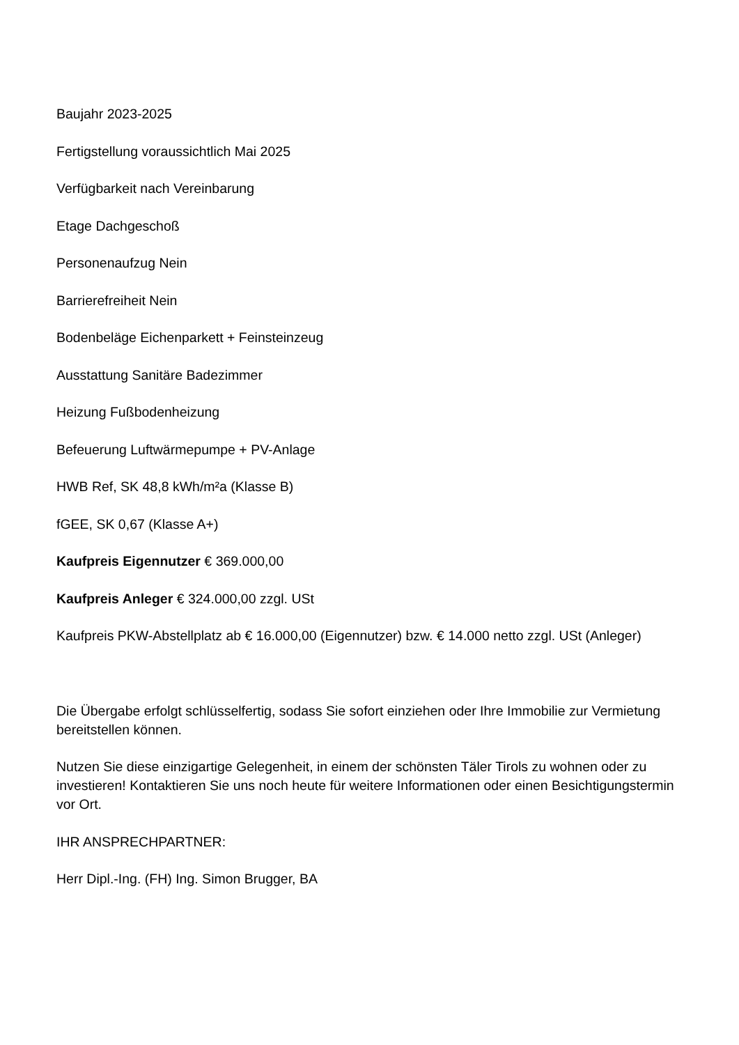Baujahr 2023-2025
Fertigstellung voraussichtlich Mai 2025
Verfügbarkeit nach Vereinbarung
Etage Dachgeschoß
Personenaufzug Nein
Barrierefreiheit Nein
Bodenbeläge Eichenparkett + Feinsteinzeug
Ausstattung Sanitäre Badezimmer
Heizung Fußbodenheizung
Befeuerung Luftwärmepumpe + PV-Anlage
HWB Ref, SK 48,8 kWh/m²a (Klasse B)
fGEE, SK 0,67 (Klasse A+)
Kaufpreis Eigennutzer € 369.000,00
Kaufpreis Anleger € 324.000,00 zzgl. USt
Kaufpreis PKW-Abstellplatz ab € 16.000,00 (Eigennutzer) bzw. € 14.000 netto zzgl. USt (Anleger)
Die Übergabe erfolgt schlüsselfertig, sodass Sie sofort einziehen oder Ihre Immobilie zur Vermietung bereitstellen können.
Nutzen Sie diese einzigartige Gelegenheit, in einem der schönsten Täler Tirols zu wohnen oder zu investieren! Kontaktieren Sie uns noch heute für weitere Informationen oder einen Besichtigungstermin vor Ort.
IHR ANSPRECHPARTNER:
Herr Dipl.-Ing. (FH) Ing. Simon Brugger, BA